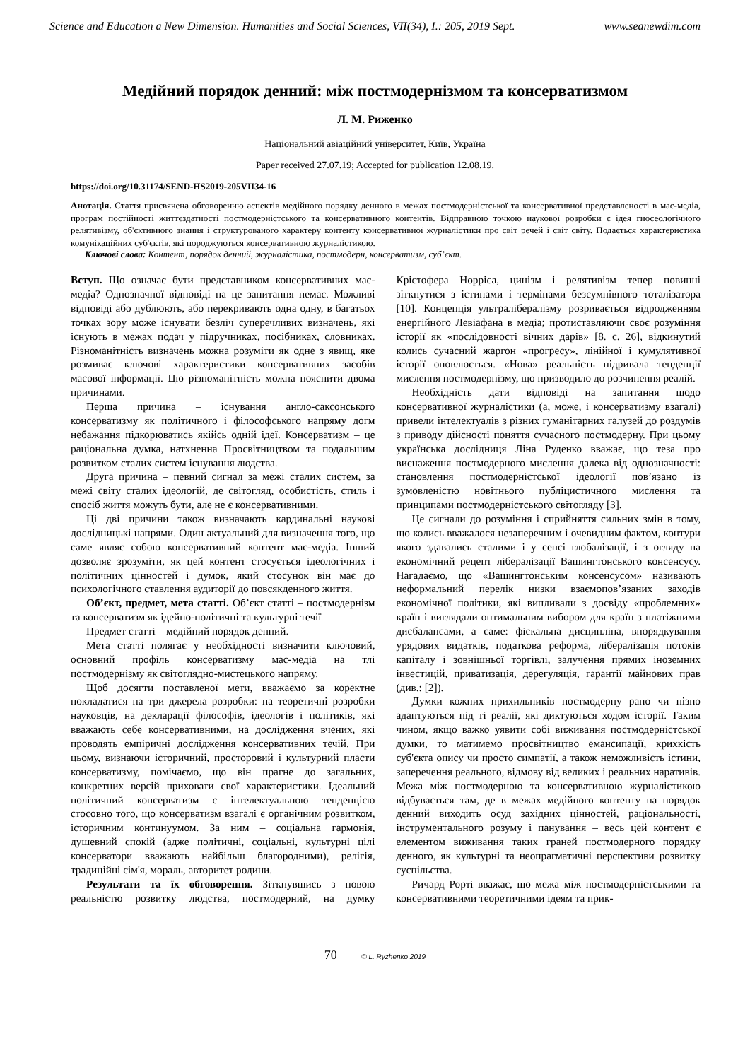Science and Education a New Dimension. Humanities and Social Sciences, VII(34), I.: 205, 2019 Sept. www.seanewdim.com
Медійний порядок денний: між постмодернізмом та консерватизмом
Л. М. Риженко
Національний авіаційний університет, Київ, Україна
Paper received 27.07.19; Accepted for publication 12.08.19.
https://doi.org/10.31174/SEND-HS2019-205VII34-16
Анотація. Стаття присвячена обговоренню аспектів медійного порядку денного в межах постмодерністської та консервативної представленості в мас-медіа, програм постійності життєздатності постмодерністського та консервативного контентів. Відправною точкою наукової розробки є ідея гносеологічного релятивізму, об'єктивного знання і структурованого характеру контенту консервативної журналістики про світ речей і світ світу. Подається характеристика комунікаційних суб'єктів, які породжуються консервативною журналістикою.
Ключові слова: Контент, порядок денний, журналістика, постмодерн, консерватизм, суб’єкт.
Вступ. Що означає бути представником консервативних мас-медіа? Однозначної відповіді на це запитання немає. Можливі відповіді або дублюють, або перекривають одна одну, в багатьох точках зору може існувати безліч суперечливих визначень, які існують в межах подач у підручниках, посібниках, словниках. Різноманітність визначень можна розуміти як одне з явищ, яке розмиває ключові характеристики консервативних засобів масової інформації. Цю різноманітність можна пояснити двома причинами.
Перша причина – існування англо-саксонського консерватизму як політичного і філософського напряму догм небажання підкорюватись якійсь одній ідеї. Консерватизм – це раціональна думка, натхненна Просвітництвом та подальшим розвитком сталих систем існування людства.
Друга причина – певний сигнал за межі сталих систем, за межі світу сталих ідеологій, де світогляд, особистість, стиль і спосіб життя можуть бути, але не є консервативними.
Ці дві причини також визначають кардинальні наукові дослідницькі напрями. Один актуальний для визначення того, що саме являє собою консервативний контент мас-медіа. Інший дозволяє зрозуміти, як цей контент стосується ідеологічних і політичних цінностей і думок, який стосунок він має до психологічного ставлення аудиторії до повсякденного життя.
Об’єкт, предмет, мета статті. Об’єкт статті – постмодернізм та консерватизм як ідейно-політичні та культурні течії
Предмет статті – медійний порядок денний.
Мета статті полягає у необхідності визначити ключовий, основний профіль консерватизму мас-медіа на тлі постмодернізму як світоглядно-мистецького напряму.
Щоб досягти поставленої мети, вважаємо за коректне покладатися на три джерела розробки: на теоретичні розробки науковців, на декларації філософів, ідеологів і політиків, які вважають себе консервативними, на дослідження вчених, які проводять емпіричні дослідження консервативних течій. При цьому, визнаючи історичний, просторовий і культурний пласти консерватизму, помічаємо, що він прагне до загальних, конкретних версій приховати свої характеристики. Ідеальний політичний консерватизм є інтелектуальною тенденцією стосовно того, що консерватизм взагалі є органічним розвитком, історичним континуумом. За ним – соціальна гармонія, душевний спокій (адже політичні, соціальні, культурні цілі консерватори вважають найбільш благородними), релігія, традиційні сім'я, мораль, авторитет родини.
Результати та їх обговорення. Зіткнувшись з новою реальністю розвитку людства, постмодерний, на думку Крістофера Норріса, цинізм і релятивізм тепер повинні зіткнутися з істинами і термінами безсумнівного тоталізатора [10]. Концепція ультралібералізму розривається відродженням енергійного Левіафана в медіа; протиставляючи своє розуміння історії як «послідовності вічних дарів» [8. с. 26], відкинутий колись сучасний жаргон «прогресу», лінійної і кумулятивної історії оновлюється. «Нова» реальність підривала тенденції мислення постмодернізму, що призводило до розчинення реалій.
Необхідність дати відповіді на запитання щодо консервативної журналістики (а, може, і консерватизму взагалі) привели інтелектуалів з різних гуманітарних галузей до роздумів з приводу дійсності поняття сучасного постмодерну. При цьому українська дослідниця Ліна Руденко вважає, що теза про виснаження постмодерного мислення далека від однозначності: становлення постмодерністської ідеології пов’язано із зумовленістю новітнього публіцистичного мислення та принципами постмодерністського світогляду [3].
Це сигнали до розуміння і сприйняття сильних змін в тому, що колись вважалося незаперечним і очевидним фактом, контури якого здавались сталими і у сенсі глобалізації, і з огляду на економічний рецепт лібералізації Вашингтонського консенсусу. Нагадаємо, що «Вашингтонським консенсусом» називають неформальний перелік низки взаємопов’язаних заходів економічної політики, які випливали з досвіду «проблемних» країн і виглядали оптимальним вибором для країн з платіжними дисбалансами, а саме: фіскальна дисципліна, впорядкування урядових видатків, податкова реформа, лібералізація потоків капіталу і зовнішньої торгівлі, залучення прямих іноземних інвестицій, приватизація, дерегуляція, гарантії майнових прав (див.: [2]).
Думки кожних прихильників постмодерну рано чи пізно адаптуються під ті реалії, які диктуються ходом історії. Таким чином, якщо важко уявити собі виживання постмодерністської думки, то матимемо просвітництво еманcипації, крихкість суб'єкта опису чи просто симпатії, а також неможливість істини, заперечення реального, відмову від великих і реальних наративів. Межа між постмодерною та консервативною журналістикою відбувається там, де в межах медійного контенту на порядок денний виходить осуд західних цінностей, раціональності, інструментального розуму і панування – весь цей контент є елементом виживання таких граней постмодерного порядку денного, як культурні та неопрагматичні перспективи розвитку суспільства.
Ричард Рорті вважає, що межа між постмодерністськими та консервативними теоретичними ідеям та прик-
70 © L. Ryzhenko 2019